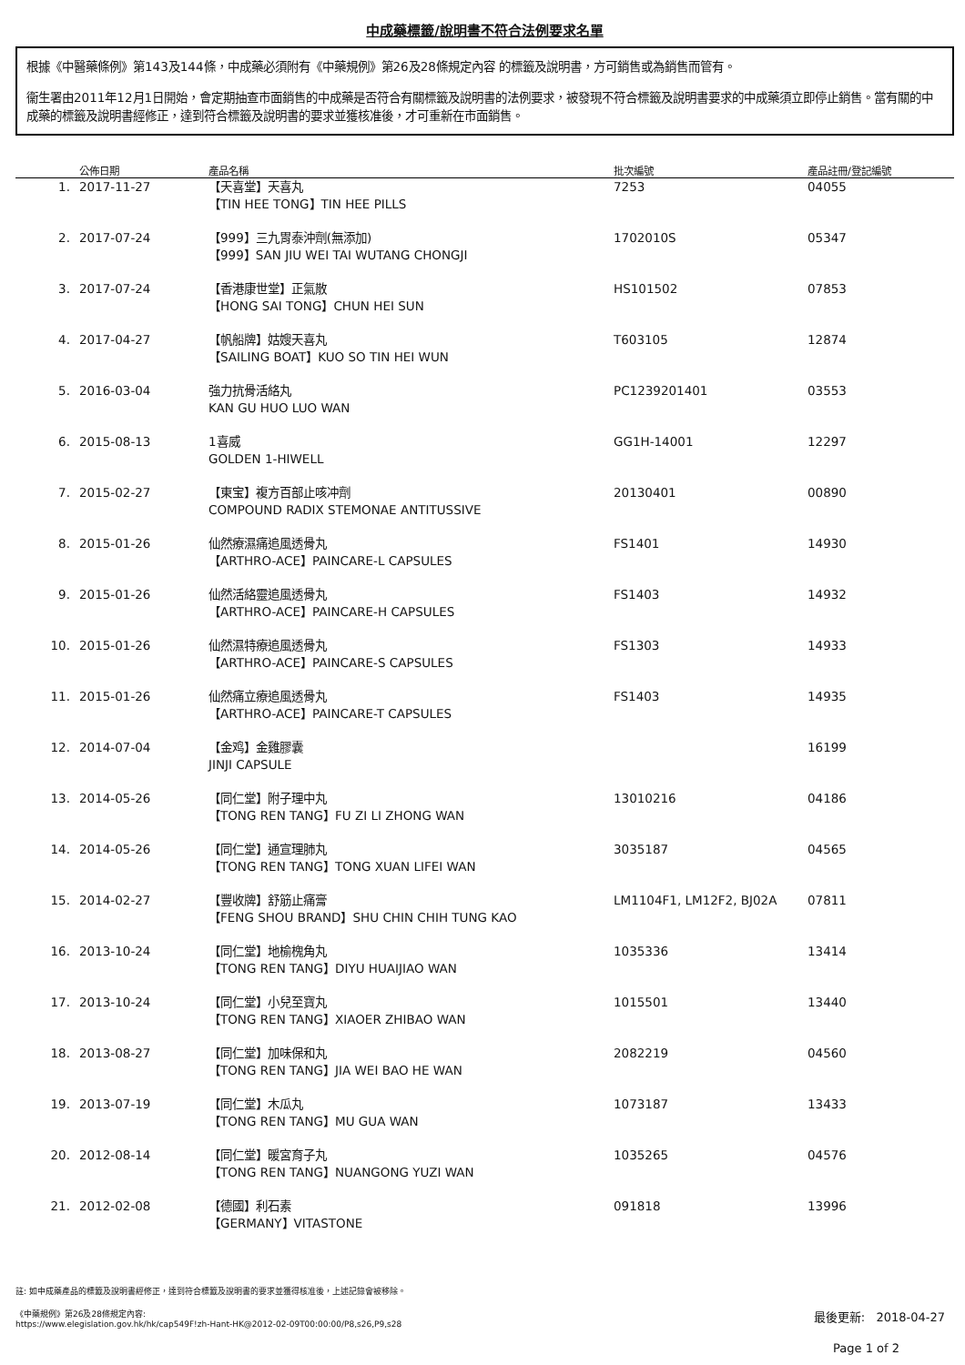中成藥標籤/說明書不符合法例要求名單
根據《中醫藥條例》第143及144條，中成藥必須附有《中藥規例》第26及28條規定內容 的標籤及說明書，方可銷售或為銷售而管有。
衞生署由2011年12月1日開始，會定期抽查市面銷售的中成藥是否符合有關標籤及說明書的法例要求，被發現不符合標籤及說明書要求的中成藥須立即停止銷售。當有關的中成藥的標籤及說明書經修正，達到符合標籤及說明書的要求並獲核准後，才可重新在市面銷售。
| | 公佈日期 | 產品名稱 | 批次編號 | 產品註冊/登記編號 |
| --- | --- | --- | --- | --- |
| 1. | 2017-11-27 | 【天喜堂】天喜丸 【TIN HEE TONG】TIN HEE PILLS | 7253 | 04055 |
| 2. | 2017-07-24 | 【999】三九胃泰沖劑(無添加) 【999】SAN JIU WEI TAI WUTANG CHONGJI | 1702010S | 05347 |
| 3. | 2017-07-24 | 【香港康世堂】正氣散 【HONG SAI TONG】CHUN HEI SUN | HS101502 | 07853 |
| 4. | 2017-04-27 | 【帆船牌】姑嫂天喜丸 【SAILING BOAT】KUO SO TIN HEI WUN | T603105 | 12874 |
| 5. | 2016-03-04 | 強力抗骨活絡丸 KAN GU HUO LUO WAN | PC1239201401 | 03553 |
| 6. | 2015-08-13 | 1喜威 GOLDEN 1-HIWELL | GG1H-14001 | 12297 |
| 7. | 2015-02-27 | 【東宝】複方百部止咳冲劑 COMPOUND RADIX STEMONAE ANTITUSSIVE | 20130401 | 00890 |
| 8. | 2015-01-26 | 仙然療濕痛追風透骨丸 【ARTHRO-ACE】PAINCARE-L CAPSULES | FS1401 | 14930 |
| 9. | 2015-01-26 | 仙然活絡靈追風透骨丸 【ARTHRO-ACE】PAINCARE-H CAPSULES | FS1403 | 14932 |
| 10. | 2015-01-26 | 仙然濕特療追風透骨丸 【ARTHRO-ACE】PAINCARE-S CAPSULES | FS1303 | 14933 |
| 11. | 2015-01-26 | 仙然痛立療追風透骨丸 【ARTHRO-ACE】PAINCARE-T CAPSULES | FS1403 | 14935 |
| 12. | 2014-07-04 | 【金鸡】金雞膠囊 JINJI CAPSULE | | 16199 |
| 13. | 2014-05-26 | 【同仁堂】附子理中丸 【TONG REN TANG】FU ZI LI ZHONG WAN | 13010216 | 04186 |
| 14. | 2014-05-26 | 【同仁堂】通宣理肺丸 【TONG REN TANG】TONG XUAN LIFEI WAN | 3035187 | 04565 |
| 15. | 2014-02-27 | 【豐收牌】舒筋止痛膏 【FENG SHOU BRAND】SHU CHIN CHIH TUNG KAO | LM1104F1, LM12F2, BJ02A | 07811 |
| 16. | 2013-10-24 | 【同仁堂】地榆槐角丸 【TONG REN TANG】DIYU HUAIJIAO WAN | 1035336 | 13414 |
| 17. | 2013-10-24 | 【同仁堂】小兒至寶丸 【TONG REN TANG】XIAOER ZHIBAO WAN | 1015501 | 13440 |
| 18. | 2013-08-27 | 【同仁堂】加味保和丸 【TONG REN TANG】JIA WEI BAO HE WAN | 2082219 | 04560 |
| 19. | 2013-07-19 | 【同仁堂】木瓜丸 【TONG REN TANG】MU GUA WAN | 1073187 | 13433 |
| 20. | 2012-08-14 | 【同仁堂】暖宮育子丸 【TONG REN TANG】NUANGONG YUZI WAN | 1035265 | 04576 |
| 21. | 2012-02-08 | 【德國】利石素 【GERMANY】VITASTONE | 091818 | 13996 |
註: 如中成藥產品的標籤及說明書經修正，達到符合標籤及說明書的要求並獲得核准後，上述記錄會被移除。
《中藥規例》第26及28條規定內容:
https://www.elegislation.gov.hk/hk/cap549F!zh-Hant-HK@2012-02-09T00:00:00/P8,s26,P9,s28
最後更新: 2018-04-27
Page 1 of 2